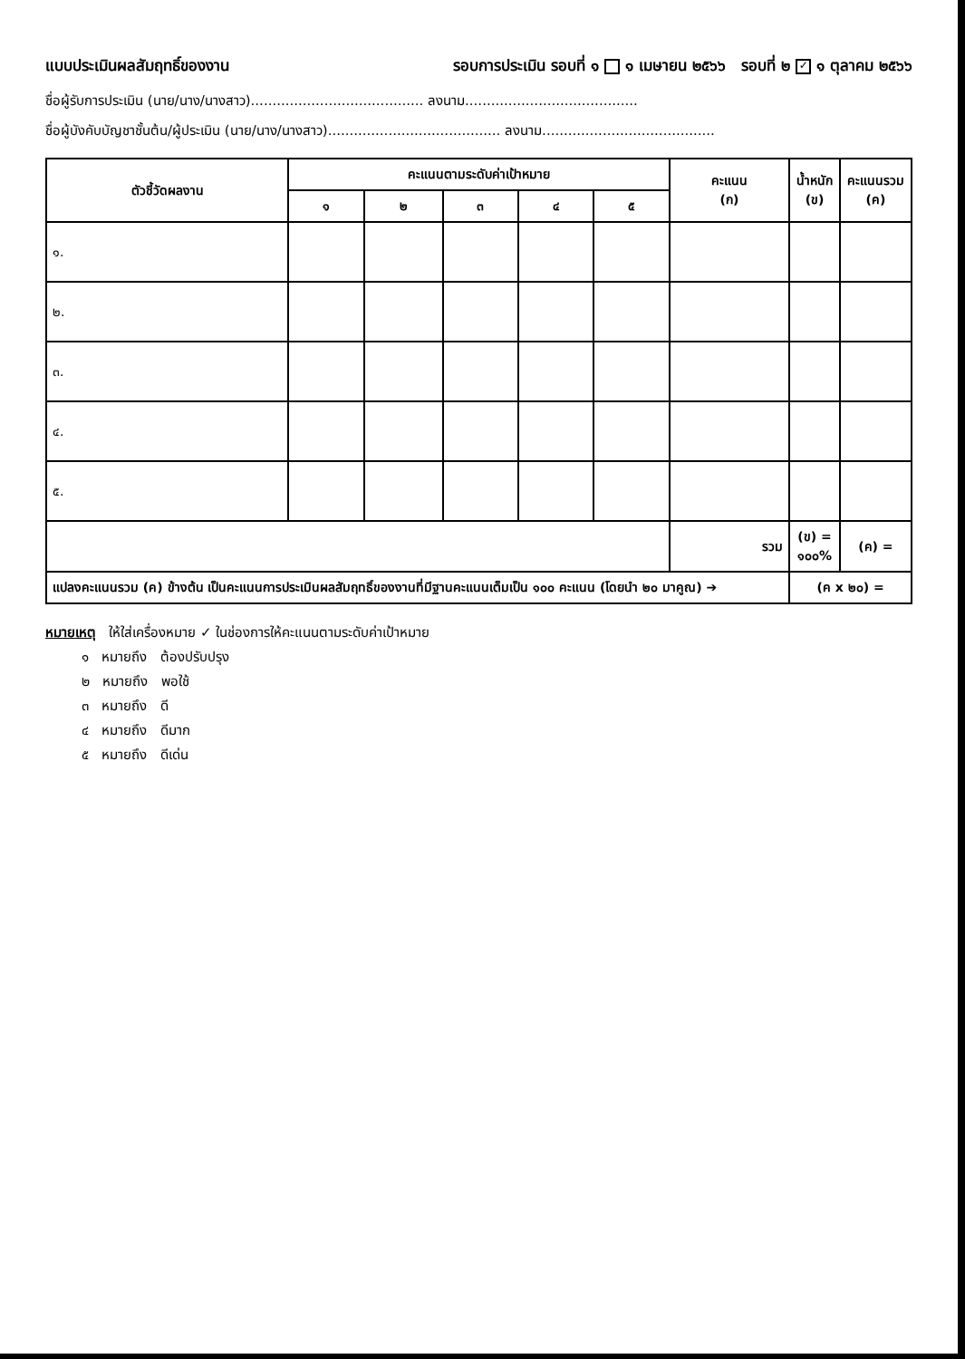แบบประเมินผลสัมฤทธิ์ของงาน รอบการประเมิน รอบที่ ๑ ๑ เมษายน ๒๕๖๖ รอบที่ ๒ ✓ ๑ ตุลาคม ๒๕๖๖
ชื่อผู้รับการประเมิน (นาย/นาง/นางสาว)........................................ ลงนาม........................................
ชื่อผู้บังคับบัญชาชั้นต้น/ผู้ประเมิน (นาย/นาง/นางสาว)........................................ ลงนาม........................................
| ตัวชี้วัดผลงาน | คะแนนตามระดับค่าเป้าหมาย | | | | | คะแนน (ก) | น้ำหนัก (ข) | คะแนนรวม (ค) |
| --- | --- | --- | --- | --- | --- | --- | --- | --- |
| | ๑ | ๒ | ๓ | ๔ | ๕ | | | |
| ๑. | | | | | | | | |
| ๒. | | | | | | | | |
| ๓. | | | | | | | | |
| ๔. | | | | | | | | |
| ๕. | | | | | | | | |
| | | | | | | รวม | (ข) = ๑๐๐% | (ค) = |
| แปลงคะแนนรวม (ค) ข้างต้น เป็นคะแนนการประเมินผลสัมฤทธิ์ของงานที่มีฐานคะแนนเต็มเป็น ๑๐๐ คะแนน (โดยนำ ๒๐ มาคูณ) ➔ | | | | | | | (ค x ๒๐) = | |
หมายเหตุ ให้ใส่เครื่องหมาย ✓ ในช่องการให้คะแนนตามระดับค่าเป้าหมาย
๑ หมายถึง ต้องปรับปรุง
๒ หมายถึง พอใช้
๓ หมายถึง ดี
๔ หมายถึง ดีมาก
๕ หมายถึง ดีเด่น